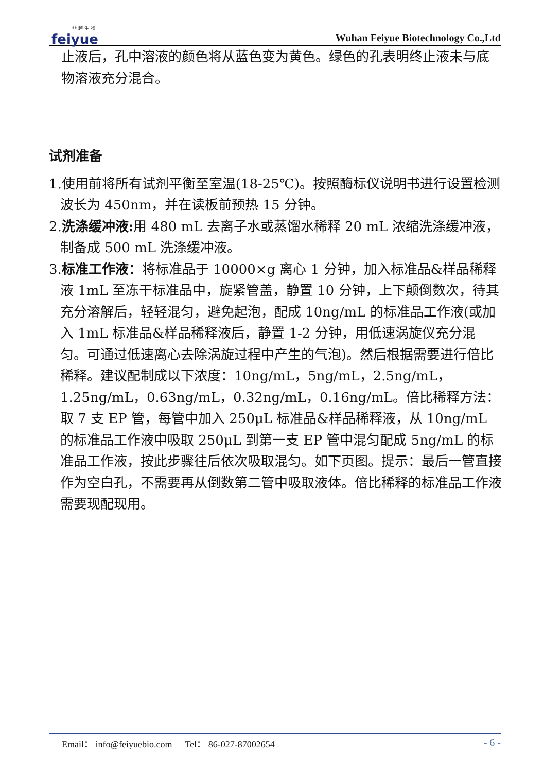菲 越 生 物
feiyue
Wuhan Feiyue Biotechnology Co.,Ltd
止液后，孔中溶液的颜色将从蓝色变为黄色。绿色的孔表明终止液未与底物溶液充分混合。
试剂准备
1.使用前将所有试剂平衡至室温(18-25℃)。按照酶标仪说明书进行设置检测波长为 450nm，并在读板前预热 15 分钟。
2.洗涤缓冲液: 用 480 mL 去离子水或蒸馏水稀释 20 mL 浓缩洗涤缓冲液，制备成 500 mL 洗涤缓冲液。
3.标准工作液：将标准品于 10000×g 离心 1 分钟，加入标准品&样品稀释液 1mL 至冻干标准品中，旋紧管盖，静置 10 分钟，上下颠倒数次，待其充分溶解后，轻轻混匀，避免起泡，配成 10ng/mL 的标准品工作液(或加入 1mL 标准品&样品稀释液后，静置 1-2 分钟，用低速涡旋仪充分混匀。可通过低速离心去除涡旋过程中产生的气泡)。然后根据需要进行倍比稀释。建议配制成以下浓度：10ng/mL，5ng/mL，2.5ng/mL，1.25ng/mL，0.63ng/mL，0.32ng/mL，0.16ng/mL。倍比稀释方法：取 7 支 EP 管，每管中加入 250μL 标准品&样品稀释液，从 10ng/mL 的标准品工作液中吸取 250μL 到第一支 EP 管中混匀配成 5ng/mL 的标准品工作液，按此步骤往后依次吸取混匀。如下页图。提示：最后一管直接作为空白孔，不需要再从倒数第二管中吸取液体。倍比稀释的标准品工作液需要现配现用。
Email： info@feiyuebio.com Tel： 86-027-87002654 - 6 -